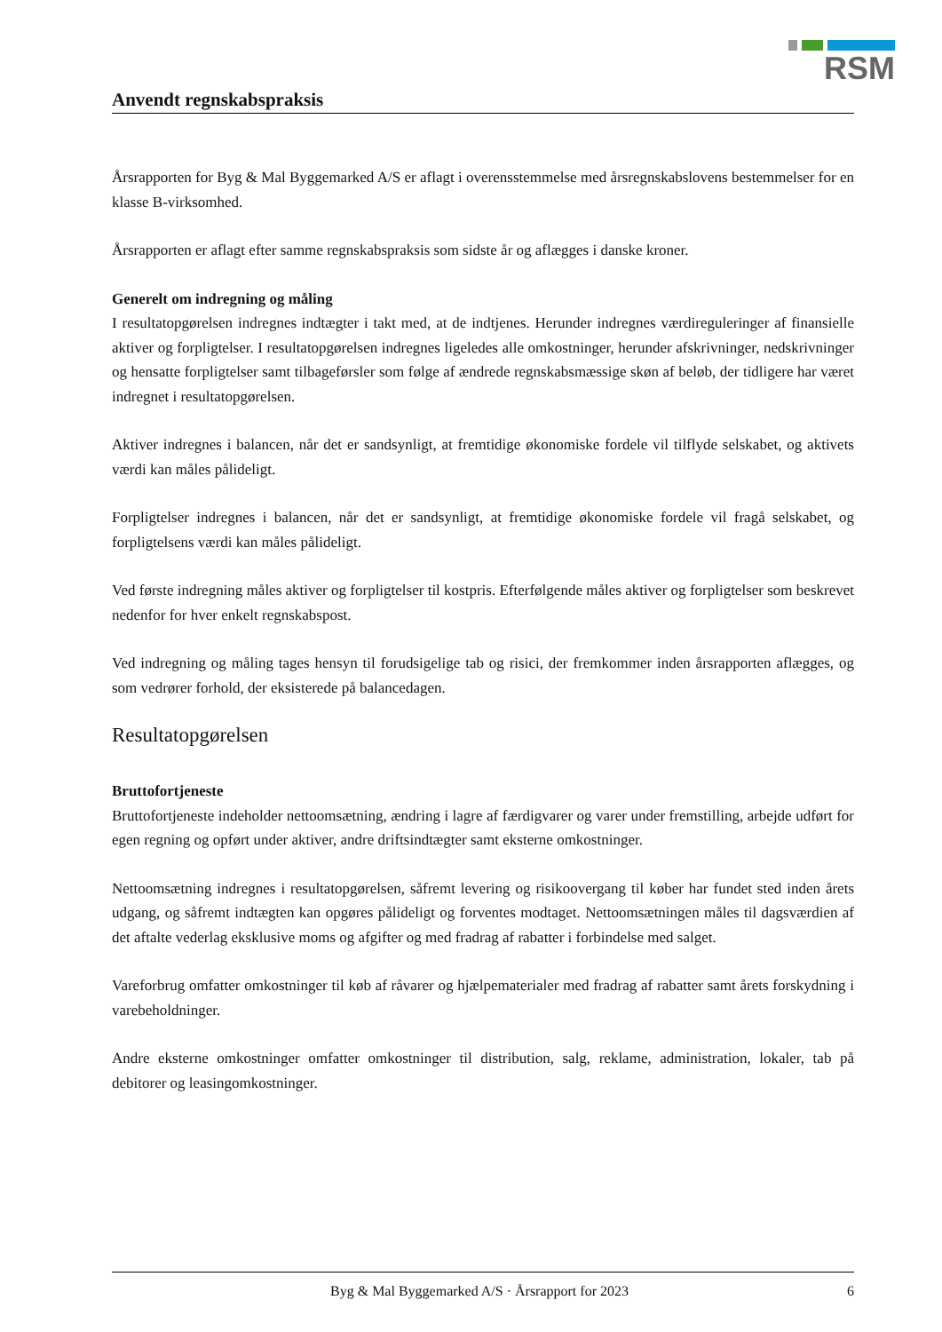RSM
Anvendt regnskabspraksis
Årsrapporten for Byg & Mal Byggemarked A/S er aflagt i overensstemmelse med årsregnskabslovens bestemmelser for en klasse B-virksomhed.
Årsrapporten er aflagt efter samme regnskabspraksis som sidste år og aflægges i danske kroner.
Generelt om indregning og måling
I resultatopgørelsen indregnes indtægter i takt med, at de indtjenes. Herunder indregnes værdireguleringer af finansielle aktiver og forpligtelser. I resultatopgørelsen indregnes ligeledes alle omkostninger, herunder afskrivninger, nedskrivninger og hensatte forpligtelser samt tilbageførsler som følge af ændrede regnskabsmæssige skøn af beløb, der tidligere har været indregnet i resultatopgørelsen.
Aktiver indregnes i balancen, når det er sandsynligt, at fremtidige økonomiske fordele vil tilflyde selskabet, og aktivets værdi kan måles pålideligt.
Forpligtelser indregnes i balancen, når det er sandsynligt, at fremtidige økonomiske fordele vil fragå selskabet, og forpligtelsens værdi kan måles pålideligt.
Ved første indregning måles aktiver og forpligtelser til kostpris. Efterfølgende måles aktiver og forpligtelser som beskrevet nedenfor for hver enkelt regnskabspost.
Ved indregning og måling tages hensyn til forudsigelige tab og risici, der fremkommer inden årsrapporten aflægges, og som vedrører forhold, der eksisterede på balancedagen.
Resultatopgørelsen
Bruttofortjeneste
Bruttofortjeneste indeholder nettoomsætning, ændring i lagre af færdigvarer og varer under fremstilling, arbejde udført for egen regning og opført under aktiver, andre driftsindtægter samt eksterne omkostninger.
Nettoomsætning indregnes i resultatopgørelsen, såfremt levering og risikoovergang til køber har fundet sted inden årets udgang, og såfremt indtægten kan opgøres pålideligt og forventes modtaget. Nettoomsætningen måles til dagsværdien af det aftalte vederlag eksklusive moms og afgifter og med fradrag af rabatter i forbindelse med salget.
Vareforbrug omfatter omkostninger til køb af råvarer og hjælpematerialer med fradrag af rabatter samt årets forskydning i varebeholdninger.
Andre eksterne omkostninger omfatter omkostninger til distribution, salg, reklame, administration, lokaler, tab på debitorer og leasingomkostninger.
Byg & Mal Byggemarked A/S · Årsrapport for 2023 6